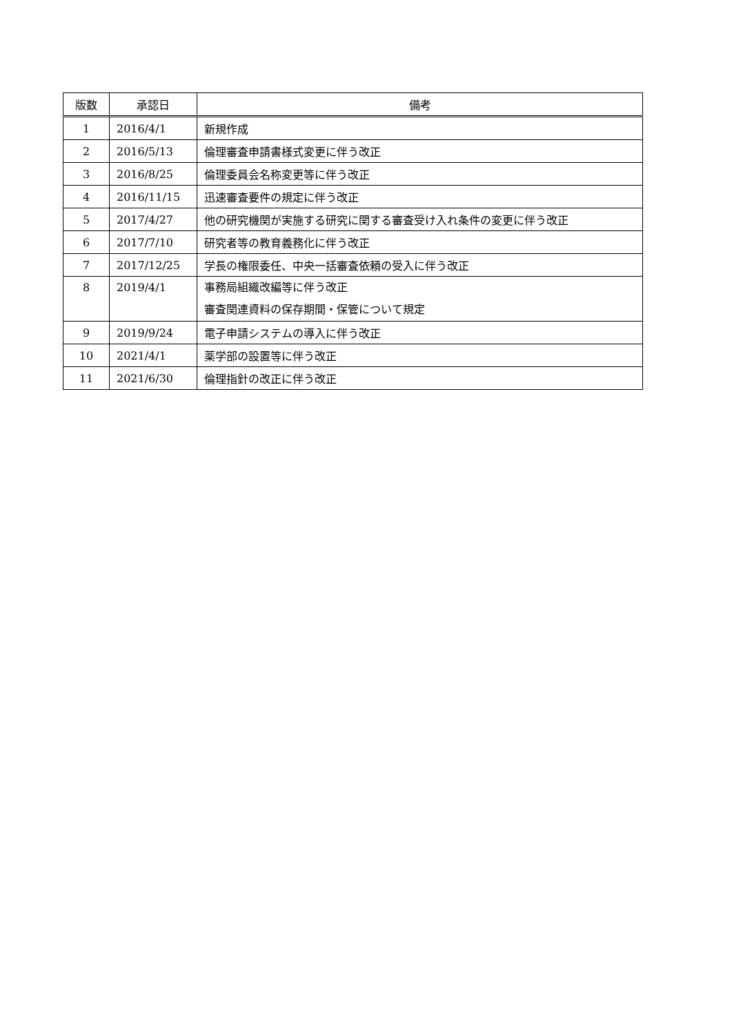| 版数 | 承認日 | 備考 |
| --- | --- | --- |
| 1 | 2016/4/1 | 新規作成 |
| 2 | 2016/5/13 | 倫理審査申請書様式変更に伴う改正 |
| 3 | 2016/8/25 | 倫理委員会名称変更等に伴う改正 |
| 4 | 2016/11/15 | 迅速審査要件の規定に伴う改正 |
| 5 | 2017/4/27 | 他の研究機関が実施する研究に関する審査受け入れ条件の変更に伴う改正 |
| 6 | 2017/7/10 | 研究者等の教育義務化に伴う改正 |
| 7 | 2017/12/25 | 学長の権限委任、中央一括審査依頼の受入に伴う改正 |
| 8 | 2019/4/1 | 事務局組織改編等に伴う改正 審査関連資料の保存期間・保管について規定 |
| 9 | 2019/9/24 | 電子申請システムの導入に伴う改正 |
| 10 | 2021/4/1 | 薬学部の設置等に伴う改正 |
| 11 | 2021/6/30 | 倫理指針の改正に伴う改正 |